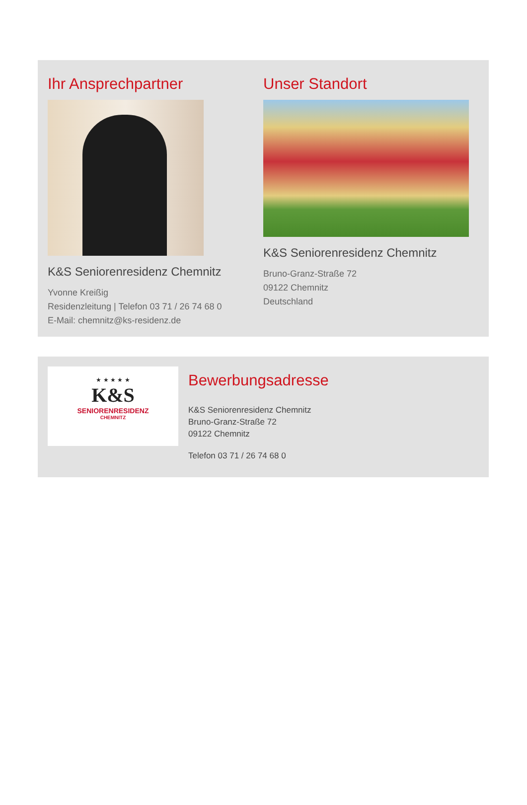Ihr Ansprechpartner
K&S Seniorenresidenz Chemnitz
Yvonne Kreißig
Residenzleitung | Telefon 03 71 / 26 74 68 0
E-Mail: chemnitz@ks-residenz.de
Unser Standort
K&S Seniorenresidenz Chemnitz
Bruno-Granz-Straße 72
09122 Chemnitz
Deutschland
★ ★ ★ ★ ★
K&S
SENIORENRESIDENZ
CHEMNITZ
Bewerbungsadresse
K&S Seniorenresidenz Chemnitz
Bruno-Granz-Straße 72
09122 Chemnitz
Telefon 03 71 / 26 74 68 0